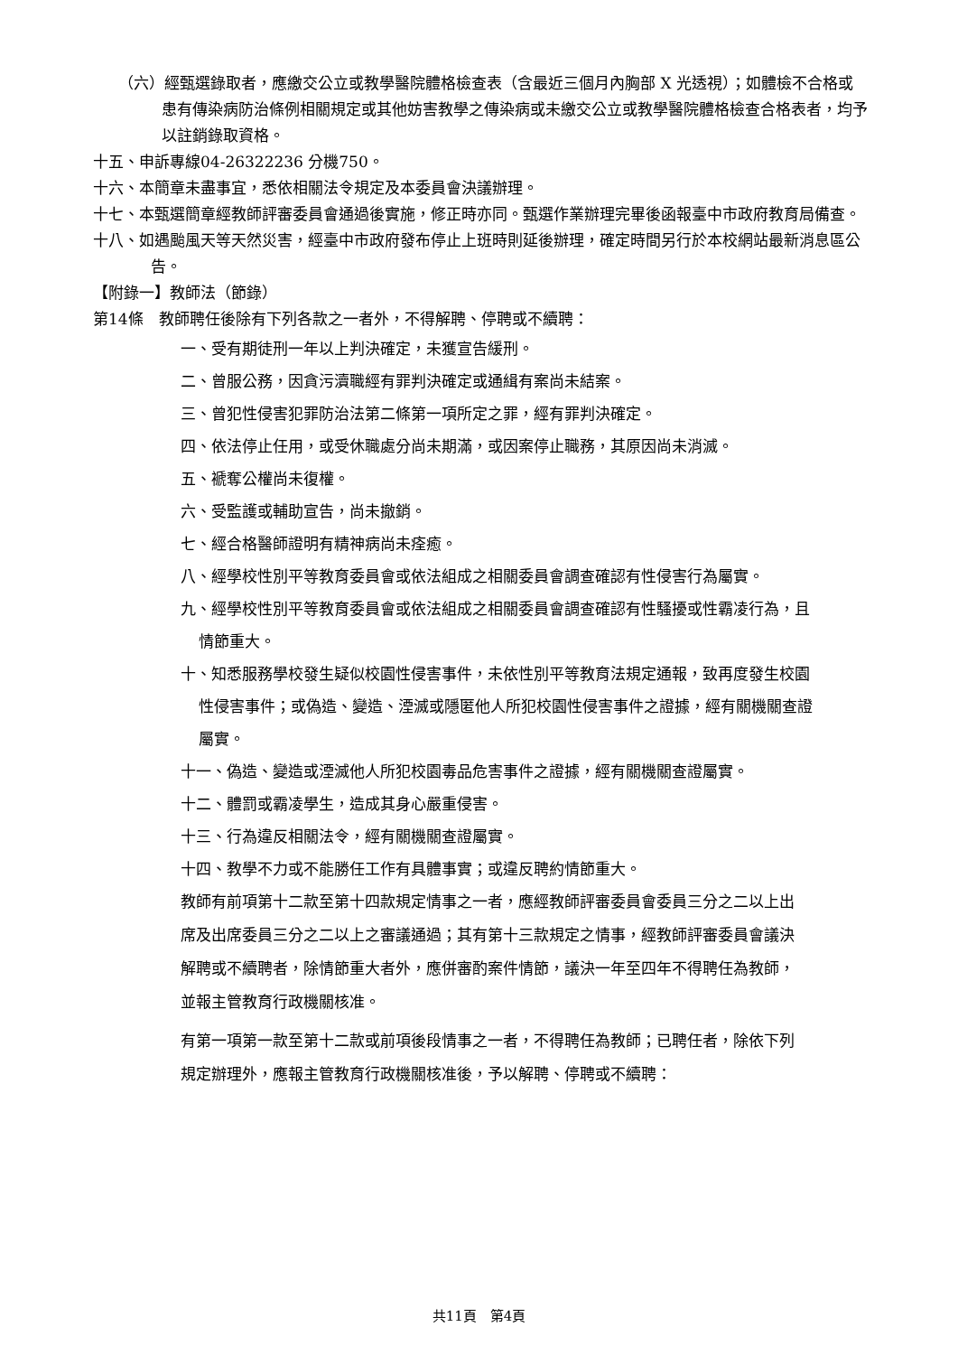（六）經甄選錄取者，應繳交公立或教學醫院體格檢查表（含最近三個月內胸部 X 光透視）；如體檢不合格或患有傳染病防治條例相關規定或其他妨害教學之傳染病或未繳交公立或教學醫院體格檢查合格表者，均予以註銷錄取資格。
十五、申訴專線04-26322236 分機750。
十六、本簡章未盡事宜，悉依相關法令規定及本委員會決議辦理。
十七、本甄選簡章經教師評審委員會通過後實施，修正時亦同。甄選作業辦理完畢後函報臺中市政府教育局備查。
十八、如遇颱風天等天然災害，經臺中市政府發布停止上班時則延後辦理，確定時間另行於本校網站最新消息區公告。
【附錄一】教師法（節錄）
第14條　教師聘任後除有下列各款之一者外，不得解聘、停聘或不續聘：
一、受有期徒刑一年以上判決確定，未獲宣告緩刑。
二、曾服公務，因貪污瀆職經有罪判決確定或通緝有案尚未結案。
三、曾犯性侵害犯罪防治法第二條第一項所定之罪，經有罪判決確定。
四、依法停止任用，或受休職處分尚未期滿，或因案停止職務，其原因尚未消滅。
五、褫奪公權尚未復權。
六、受監護或輔助宣告，尚未撤銷。
七、經合格醫師證明有精神病尚未痊癒。
八、經學校性別平等教育委員會或依法組成之相關委員會調查確認有性侵害行為屬實。
九、經學校性別平等教育委員會或依法組成之相關委員會調查確認有性騷擾或性霸凌行為，且情節重大。
十、知悉服務學校發生疑似校園性侵害事件，未依性別平等教育法規定通報，致再度發生校園性侵害事件；或偽造、變造、湮滅或隱匿他人所犯校園性侵害事件之證據，經有關機關查證屬實。
十一、偽造、變造或湮滅他人所犯校園毒品危害事件之證據，經有關機關查證屬實。
十二、體罰或霸凌學生，造成其身心嚴重侵害。
十三、行為違反相關法令，經有關機關查證屬實。
十四、教學不力或不能勝任工作有具體事實；或違反聘約情節重大。
教師有前項第十二款至第十四款規定情事之一者，應經教師評審委員會委員三分之二以上出席及出席委員三分之二以上之審議通過；其有第十三款規定之情事，經教師評審委員會議決解聘或不續聘者，除情節重大者外，應併審酌案件情節，議決一年至四年不得聘任為教師，並報主管教育行政機關核准。
有第一項第一款至第十二款或前項後段情事之一者，不得聘任為教師；已聘任者，除依下列規定辦理外，應報主管教育行政機關核准後，予以解聘、停聘或不續聘：
共11頁　第4頁